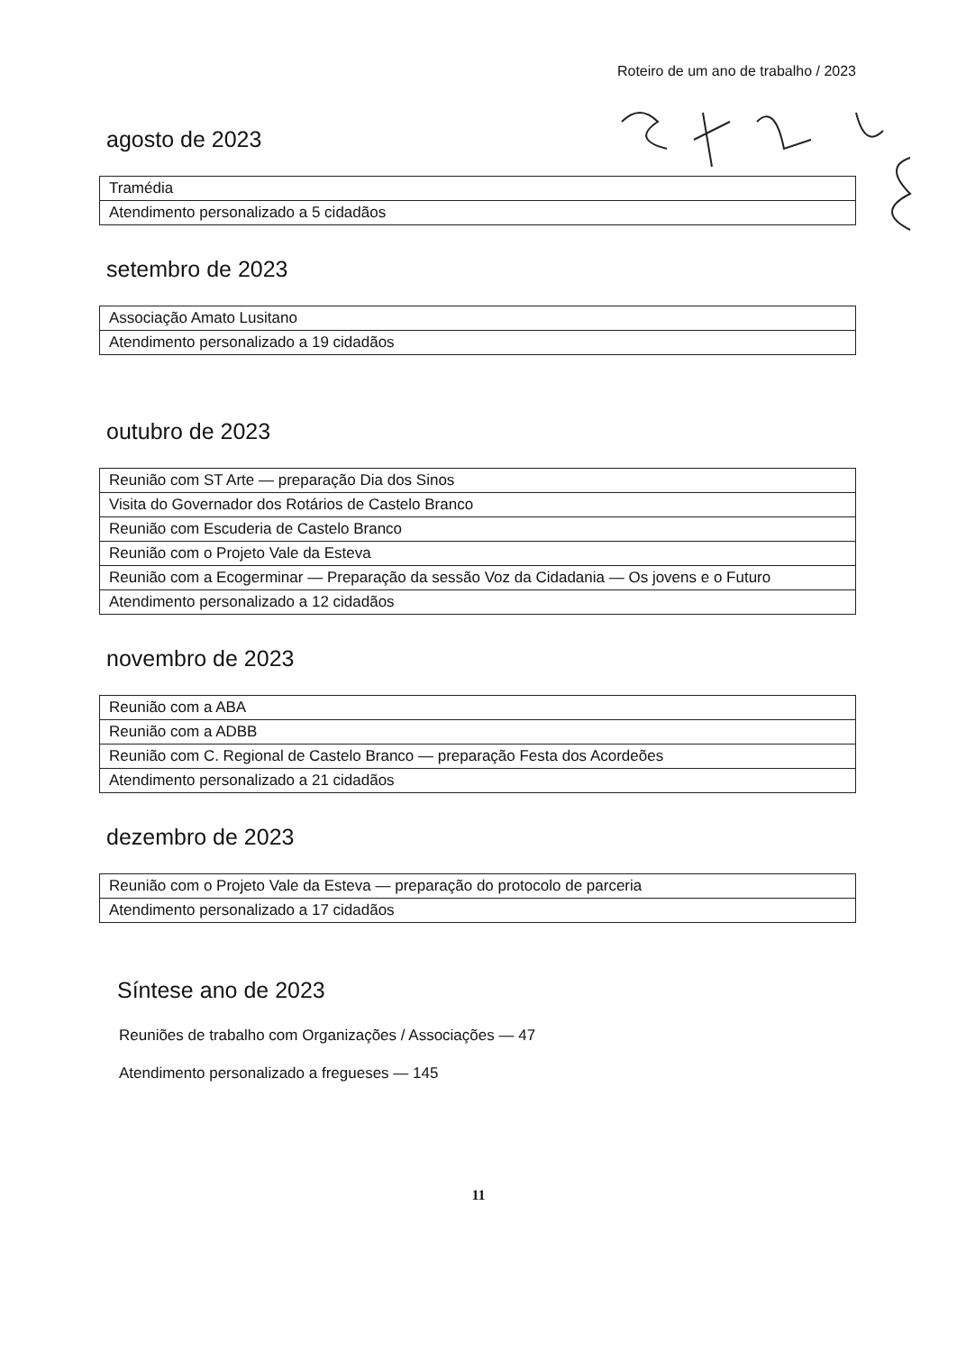Roteiro de um ano de trabalho / 2023
agosto de 2023
| Tramédia |
| Atendimento personalizado a 5 cidadãos |
setembro de 2023
| Associação Amato Lusitano |
| Atendimento personalizado a 19 cidadãos |
outubro de 2023
| Reunião com ST Arte — preparação Dia dos Sinos |
| Visita do Governador dos Rotários de Castelo Branco |
| Reunião com Escuderia de Castelo Branco |
| Reunião com o Projeto Vale da Esteva |
| Reunião com a Ecogerminar — Preparação da sessão Voz da Cidadania — Os jovens e o Futuro |
| Atendimento personalizado a 12 cidadãos |
novembro de 2023
| Reunião com a ABA |
| Reunião com a ADBB |
| Reunião com C. Regional de Castelo Branco — preparação Festa dos Acordeões |
| Atendimento personalizado a 21 cidadãos |
dezembro de 2023
| Reunião com o Projeto Vale da Esteva — preparação do protocolo de parceria |
| Atendimento personalizado a 17 cidadãos |
Síntese ano de 2023
Reuniões de trabalho com Organizações / Associações — 47
Atendimento personalizado a fregueses — 145
11